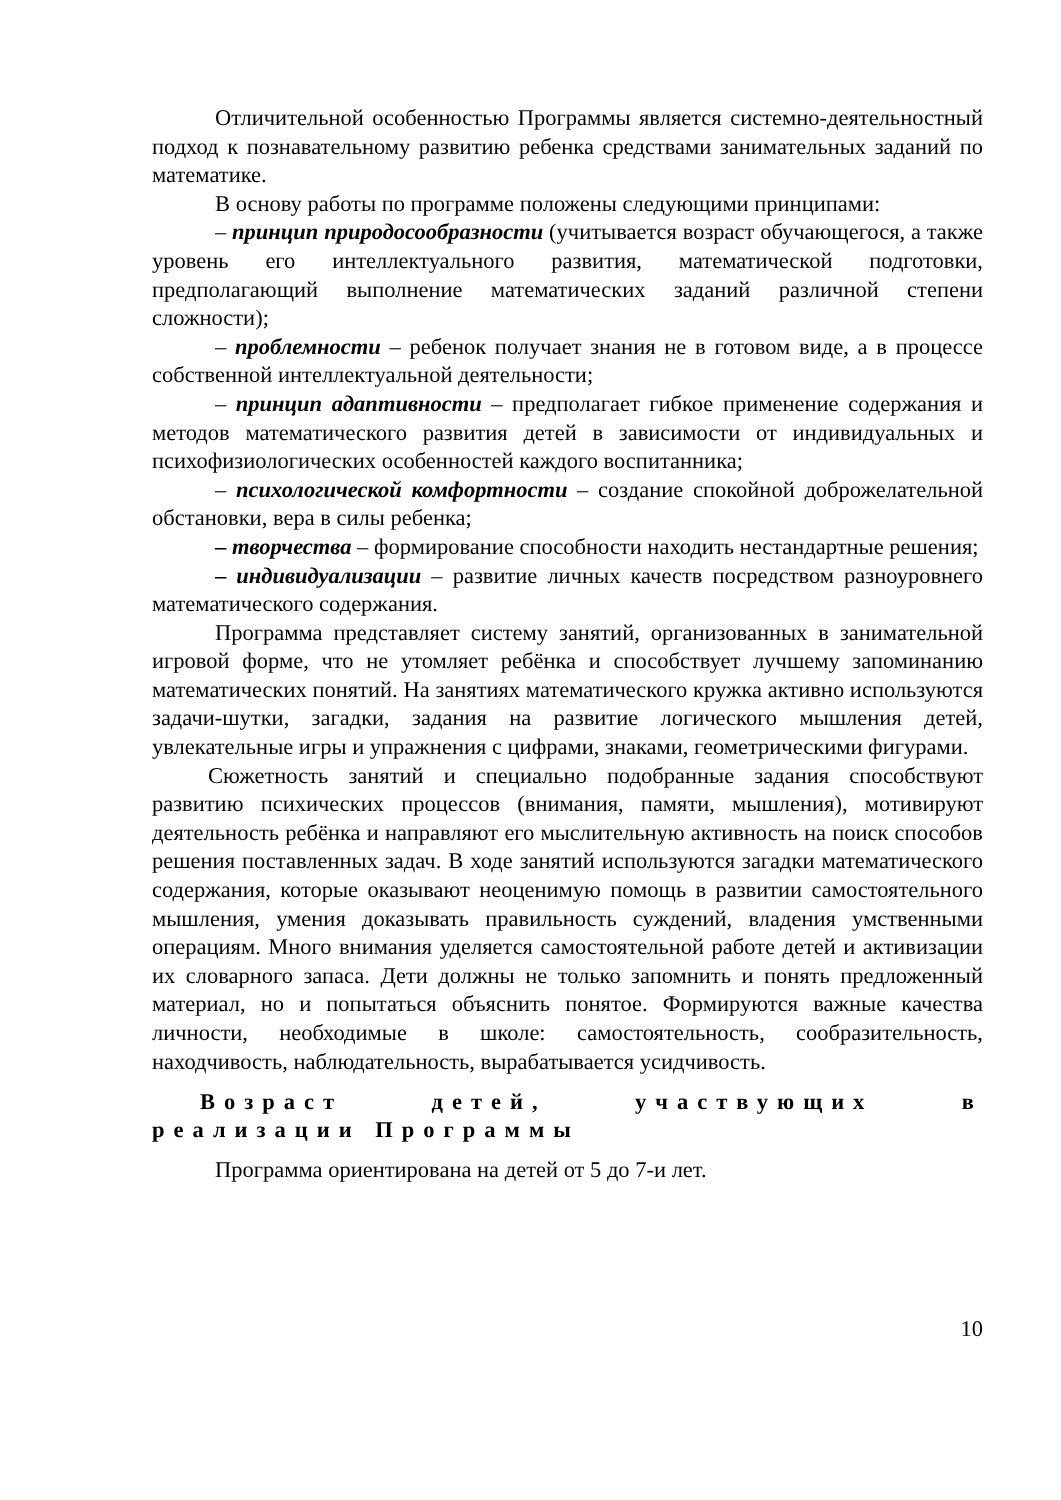Отличительной особенностью Программы является системно-деятельностный подход к познавательному развитию ребенка средствами занимательных заданий по математике.
В основу работы по программе положены следующими принципами:
– принцип природосообразности (учитывается возраст обучающегося, а также уровень его интеллектуального развития, математической подготовки, предполагающий выполнение математических заданий различной степени сложности);
– проблемности – ребенок получает знания не в готовом виде, а в процессе собственной интеллектуальной деятельности;
– принцип адаптивности – предполагает гибкое применение содержания и методов математического развития детей в зависимости от индивидуальных и психофизиологических особенностей каждого воспитанника;
– психологической комфортности – создание спокойной доброжелательной обстановки, вера в силы ребенка;
– творчества – формирование способности находить нестандартные решения;
– индивидуализации – развитие личных качеств посредством разноуровнего математического содержания.
Программа представляет систему занятий, организованных в занимательной игровой форме, что не утомляет ребёнка и способствует лучшему запоминанию математических понятий. На занятиях математического кружка активно используются задачи-шутки, загадки, задания на развитие логического мышления детей, увлекательные игры и упражнения с цифрами, знаками, геометрическими фигурами.
Сюжетность занятий и специально подобранные задания способствуют развитию психических процессов (внимания, памяти, мышления), мотивируют деятельность ребёнка и направляют его мыслительную активность на поиск способов решения поставленных задач. В ходе занятий используются загадки математического содержания, которые оказывают неоценимую помощь в развитии самостоятельного мышления, умения доказывать правильность суждений, владения умственными операциям. Много внимания уделяется самостоятельной работе детей и активизации их словарного запаса. Дети должны не только запомнить и понять предложенный материал, но и попытаться объяснить понятое. Формируются важные качества личности, необходимые в школе: самостоятельность, сообразительность, находчивость, наблюдательность, вырабатывается усидчивость.
Возраст детей, участвующих в реализации Программы
Программа ориентирована на детей от 5 до 7-и лет.
10